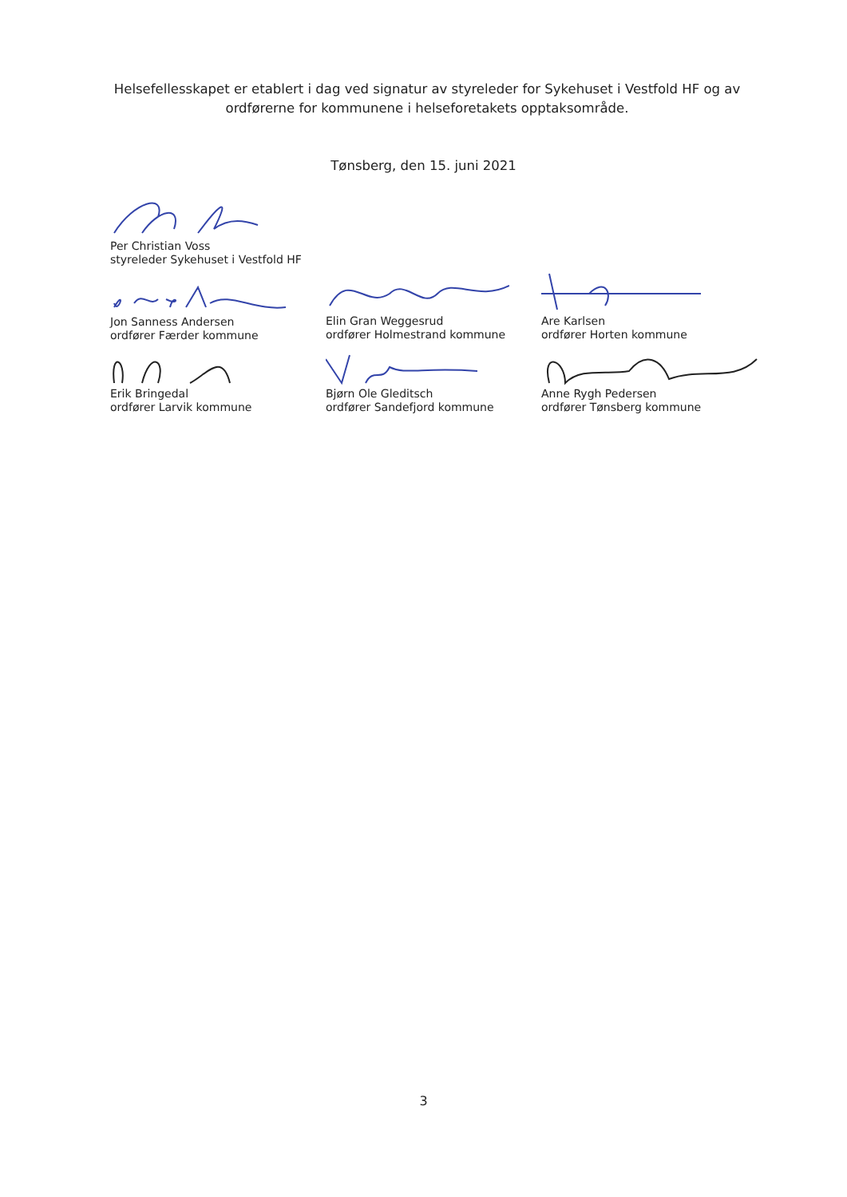Helsefellesskapet er etablert i dag ved signatur av styreleder for Sykehuset i Vestfold HF og av ordførerne for kommunene i helseforetakets opptaksområde.
Tønsberg, den 15. juni 2021
Per Christian Voss
styreleder Sykehuset i Vestfold HF
Jon Sanness Andersen
ordfører Færder kommune
Elin Gran Weggesrud
ordfører Holmestrand kommune
Are Karlsen
ordfører Horten kommune
Erik Bringedal
ordfører Larvik kommune
Bjørn Ole Gleditsch
ordfører Sandefjord kommune
Anne Rygh Pedersen
ordfører Tønsberg kommune
3